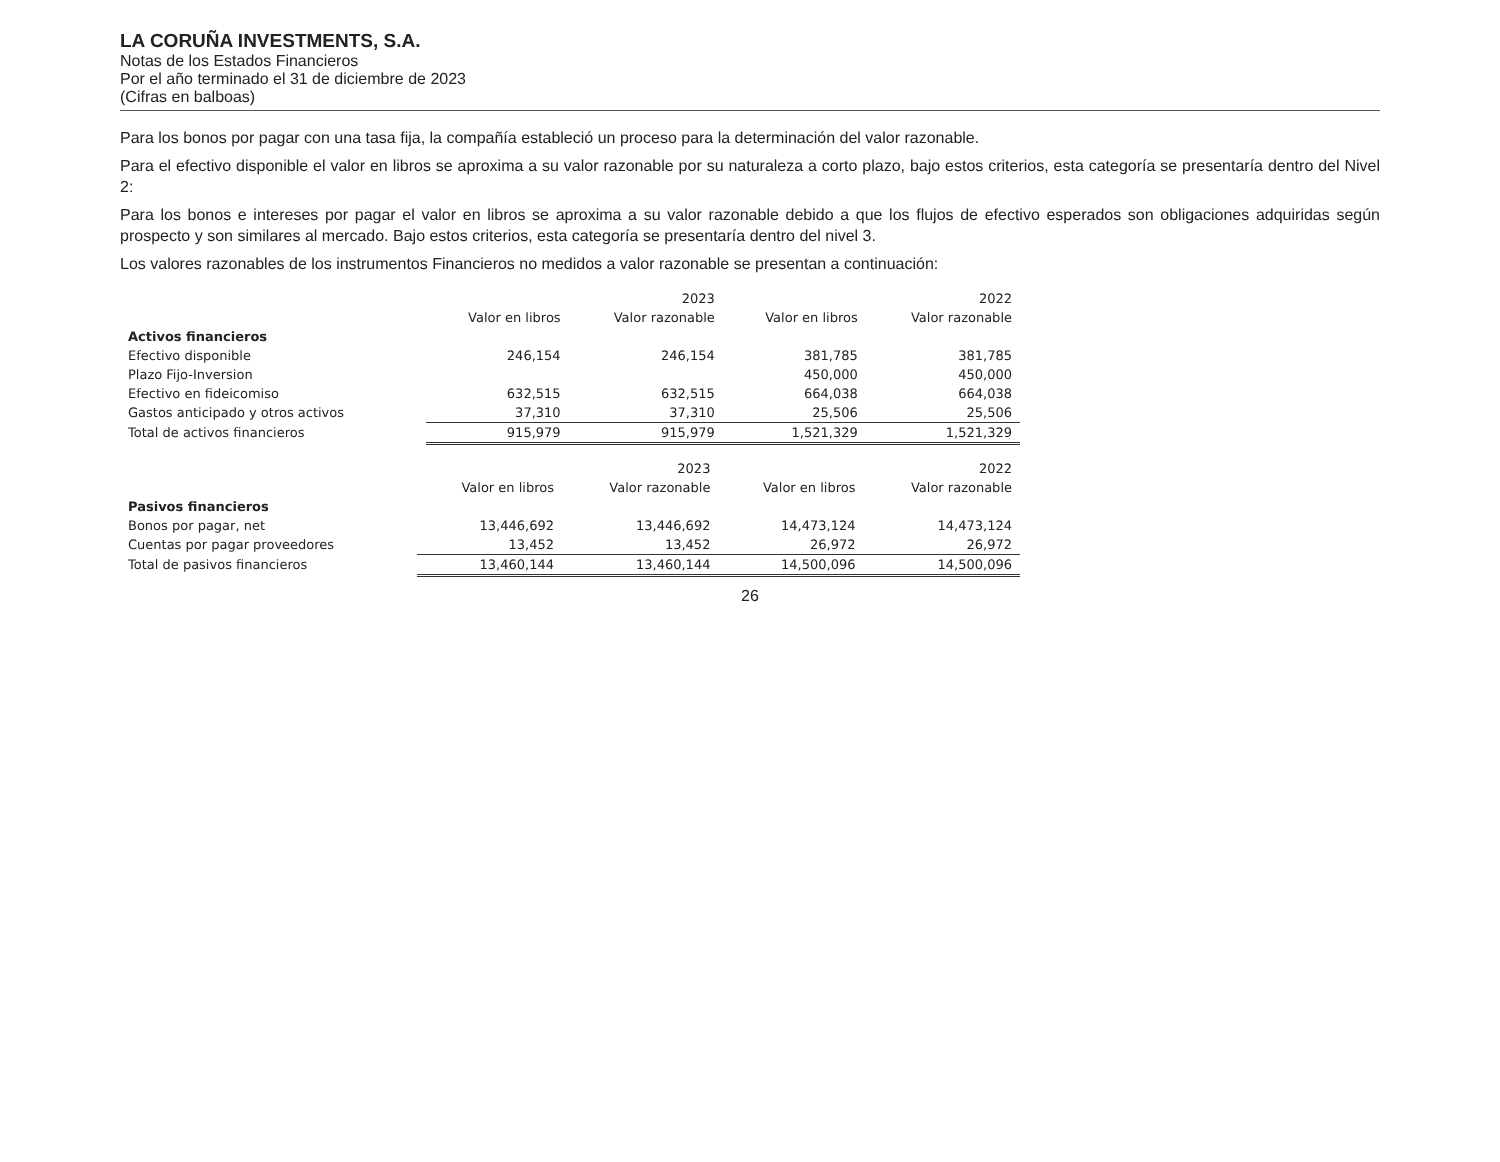LA CORUÑA INVESTMENTS, S.A.
Notas de los Estados Financieros
Por el año terminado el 31 de diciembre de 2023
(Cifras en balboas)
Para los bonos por pagar con una tasa fija, la compañía estableció un proceso para la determinación del valor razonable.
Para el efectivo disponible el valor en libros se aproxima a su valor razonable por su naturaleza a corto plazo, bajo estos criterios, esta categoría se presentaría dentro del Nivel 2:
Para los bonos e intereses por pagar el valor en libros se aproxima a su valor razonable debido a que los flujos de efectivo esperados son obligaciones adquiridas según prospecto y son similares al mercado. Bajo estos criterios, esta categoría se presentaría dentro del nivel 3.
Los valores razonables de los instrumentos Financieros no medidos a valor razonable se presentan a continuación:
| | 2023 | | 2022 | |
| --- | --- | --- | --- | --- |
| | Valor en libros | Valor razonable | Valor en libros | Valor razonable |
| Activos financieros | | | | |
| Efectivo disponible | 246,154 | 246,154 | 381,785 | 381,785 |
| Plazo Fijo-Inversion | | | 450,000 | 450,000 |
| Efectivo en fideicomiso | 632,515 | 632,515 | 664,038 | 664,038 |
| Gastos anticipado y otros activos | 37,310 | 37,310 | 25,506 | 25,506 |
| Total de activos financieros | 915,979 | 915,979 | 1,521,329 | 1,521,329 |
| | 2023 | | 2022 | |
| --- | --- | --- | --- | --- |
| | Valor en libros | Valor razonable | Valor en libros | Valor razonable |
| Pasivos financieros | | | | |
| Bonos por pagar, net | 13,446,692 | 13,446,692 | 14,473,124 | 14,473,124 |
| Cuentas por pagar proveedores | 13,452 | 13,452 | 26,972 | 26,972 |
| Total de pasivos financieros | 13,460,144 | 13,460,144 | 14,500,096 | 14,500,096 |
26